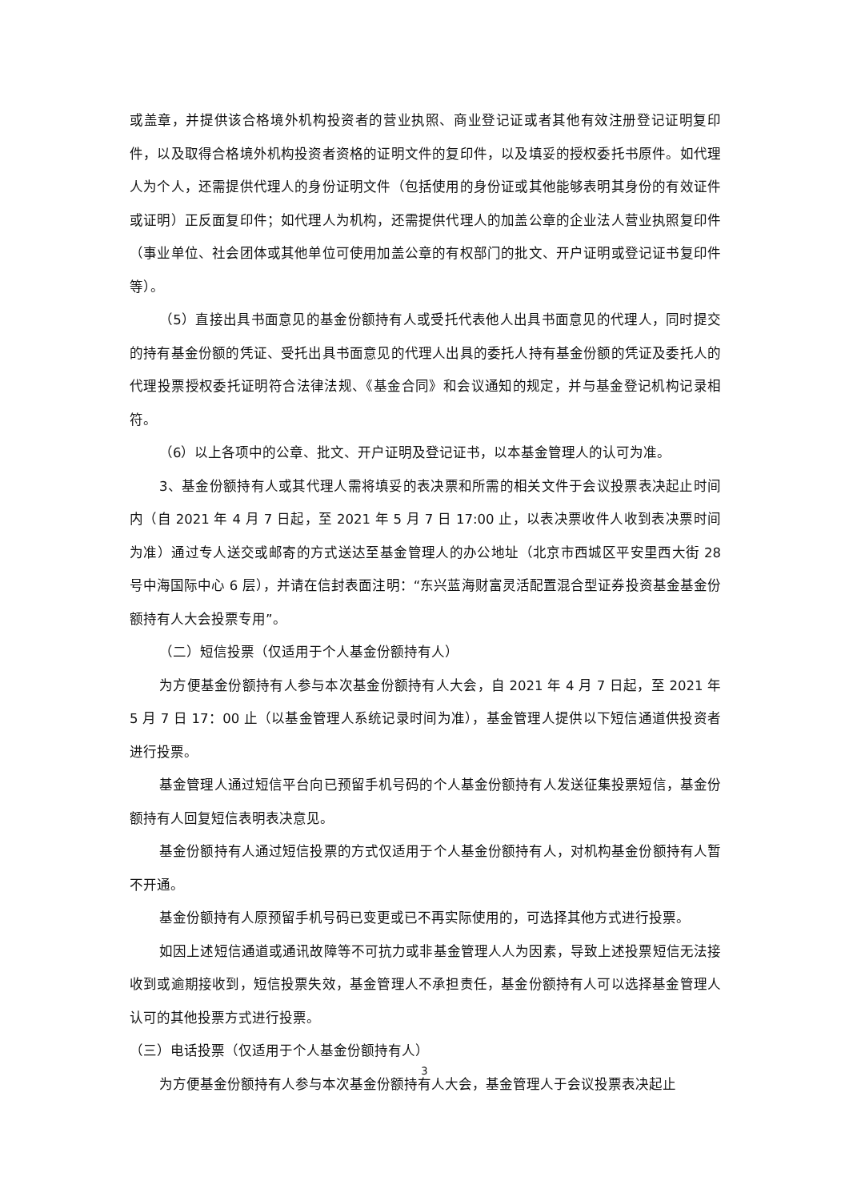或盖章，并提供该合格境外机构投资者的营业执照、商业登记证或者其他有效注册登记证明复印件，以及取得合格境外机构投资者资格的证明文件的复印件，以及填妥的授权委托书原件。如代理人为个人，还需提供代理人的身份证明文件（包括使用的身份证或其他能够表明其身份的有效证件或证明）正反面复印件；如代理人为机构，还需提供代理人的加盖公章的企业法人营业执照复印件（事业单位、社会团体或其他单位可使用加盖公章的有权部门的批文、开户证明或登记证书复印件等）。
（5）直接出具书面意见的基金份额持有人或受托代表他人出具书面意见的代理人，同时提交的持有基金份额的凭证、受托出具书面意见的代理人出具的委托人持有基金份额的凭证及委托人的代理投票授权委托证明符合法律法规、《基金合同》和会议通知的规定，并与基金登记机构记录相符。
（6）以上各项中的公章、批文、开户证明及登记证书，以本基金管理人的认可为准。
3、基金份额持有人或其代理人需将填妥的表决票和所需的相关文件于会议投票表决起止时间内（自 2021 年 4 月 7 日起，至 2021 年 5 月 7 日 17:00 止，以表决票收件人收到表决票时间为准）通过专人送交或邮寄的方式送达至基金管理人的办公地址（北京市西城区平安里西大街 28 号中海国际中心 6 层），并请在信封表面注明：“东兴蓝海财富灵活配置混合型证券投资基金基金份额持有人大会投票专用”。
（二）短信投票（仅适用于个人基金份额持有人）
为方便基金份额持有人参与本次基金份额持有人大会，自 2021 年 4 月 7 日起，至 2021 年 5 月 7 日 17：00 止（以基金管理人系统记录时间为准），基金管理人提供以下短信通道供投资者进行投票。
基金管理人通过短信平台向已预留手机号码的个人基金份额持有人发送征集投票短信，基金份额持有人回复短信表明表决意见。
基金份额持有人通过短信投票的方式仅适用于个人基金份额持有人，对机构基金份额持有人暂不开通。
基金份额持有人原预留手机号码已变更或已不再实际使用的，可选择其他方式进行投票。
如因上述短信通道或通讯故障等不可抗力或非基金管理人人为因素，导致上述投票短信无法接收到或逾期接收到，短信投票失效，基金管理人不承担责任，基金份额持有人可以选择基金管理人认可的其他投票方式进行投票。
（三）电话投票（仅适用于个人基金份额持有人）
为方便基金份额持有人参与本次基金份额持有人大会，基金管理人于会议投票表决起止
3